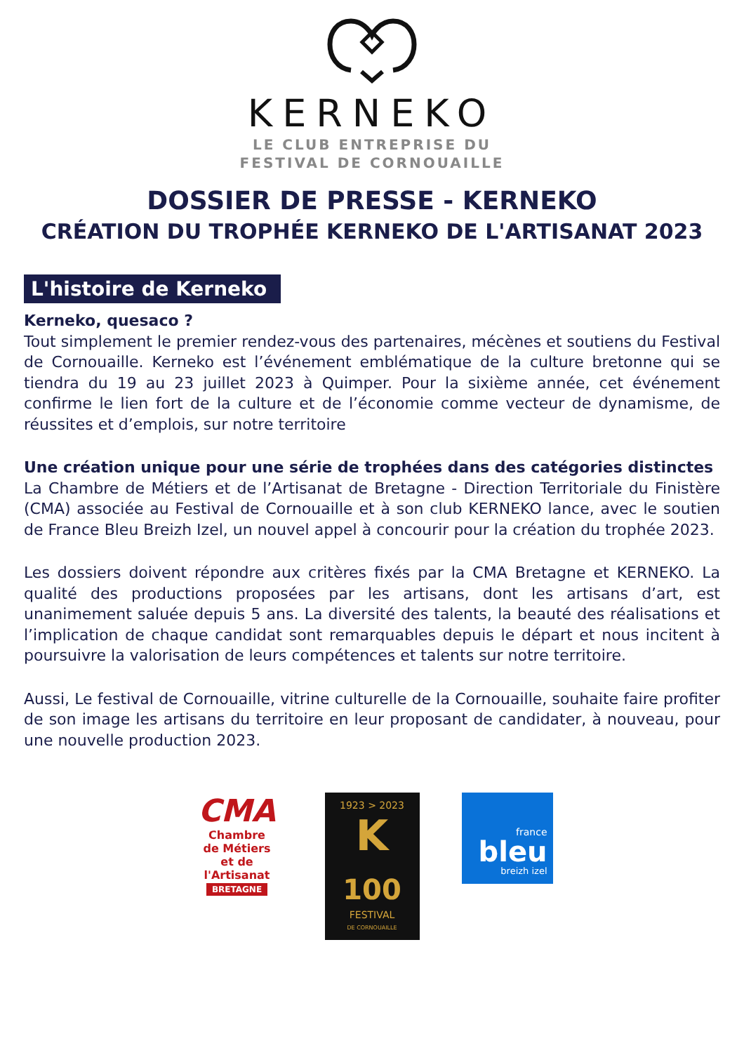KERNEKO
LE CLUB ENTREPRISE DU
FESTIVAL DE CORNOUAILLE
DOSSIER DE PRESSE - KERNEKO
CRÉATION DU TROPHÉE KERNEKO DE L'ARTISANAT 2023
L'histoire de Kerneko
Kerneko, quesaco ?
Tout simplement le premier rendez-vous des partenaires, mécènes et soutiens du Festival de Cornouaille. Kerneko est l’événement emblématique de la culture bretonne qui se tiendra du 19 au 23 juillet 2023 à Quimper. Pour la sixième année, cet événement confirme le lien fort de la culture et de l’économie comme vecteur de dynamisme, de réussites et d’emplois, sur notre territoire
Une création unique pour une série de trophées dans des catégories distinctes
La Chambre de Métiers et de l’Artisanat de Bretagne - Direction Territoriale du Finistère (CMA) associée au Festival de Cornouaille et à son club KERNEKO lance, avec le soutien de France Bleu Breizh Izel, un nouvel appel à concourir pour la création du trophée 2023.
Les dossiers doivent répondre aux critères fixés par la CMA Bretagne et KERNEKO. La qualité des productions proposées par les artisans, dont les artisans d’art, est unanimement saluée depuis 5 ans. La diversité des talents, la beauté des réalisations et l’implication de chaque candidat sont remarquables depuis le départ et nous incitent à poursuivre la valorisation de leurs compétences et talents sur notre territoire.
Aussi, Le festival de Cornouaille, vitrine culturelle de la Cornouaille, souhaite faire profiter de son image les artisans du territoire en leur proposant de candidater, à nouveau, pour une nouvelle production 2023.
CMA
Chambre
de Métiers
et de l'Artisanat
BRETAGNE
1923 > 2023
K
100
FESTIVAL
DE CORNOUAILLE
france
bleu
breizh izel